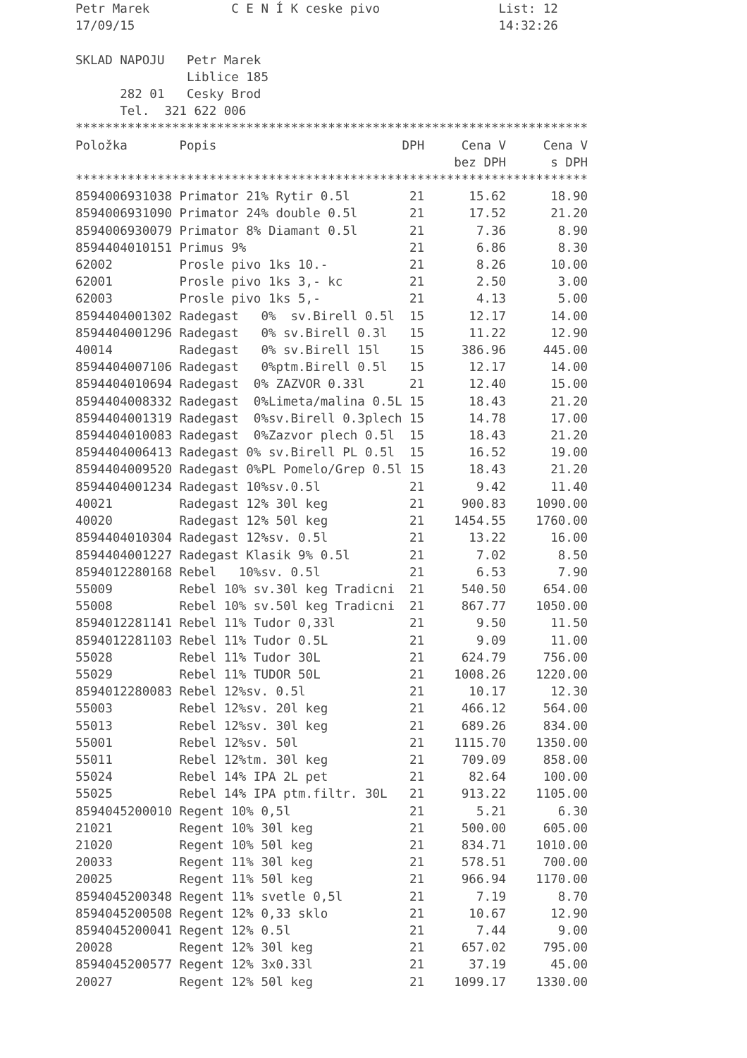Petr Marek           C E N Í K ceske pivo                List: 12
17/09/15                                                 14:32:26

SKLAD NAPOJU   Petr Marek
               Liblice 185
      282 01   Cesky Brod
      Tel.  321 622 006
*********************************************************************
| Položka | Popis | DPH | Cena V | Cena V |
| --- | --- | --- | --- | --- |
| | | | bez DPH | s DPH |
| ********************************************************************* | | | | |
| 8594006931038 | Primator 21% Rytir 0.5l | 21 | 15.62 | 18.90 |
| 8594006931090 | Primator 24% double 0.5l | 21 | 17.52 | 21.20 |
| 8594006930079 | Primator 8% Diamant 0.5l | 21 | 7.36 | 8.90 |
| 8594404010151 | Primus 9% | 21 | 6.86 | 8.30 |
| 62002 | Prosle pivo 1ks 10.- | 21 | 8.26 | 10.00 |
| 62001 | Prosle pivo 1ks 3,- kc | 21 | 2.50 | 3.00 |
| 62003 | Prosle pivo 1ks 5,- | 21 | 4.13 | 5.00 |
| 8594404001302 | Radegast 0% sv.Birell 0.5l | 15 | 12.17 | 14.00 |
| 8594404001296 | Radegast 0% sv.Birell 0.3l | 15 | 11.22 | 12.90 |
| 40014 | Radegast 0% sv.Birell 15l | 15 | 386.96 | 445.00 |
| 8594404007106 | Radegast 0%ptm.Birell 0.5l | 15 | 12.17 | 14.00 |
| 8594404010694 | Radegast 0% ZAZVOR 0.33l | 21 | 12.40 | 15.00 |
| 8594404008332 | Radegast 0%Limeta/malina 0.5L | 15 | 18.43 | 21.20 |
| 8594404001319 | Radegast 0%sv.Birell 0.3plech | 15 | 14.78 | 17.00 |
| 8594404010083 | Radegast 0%Zazvor plech 0.5l | 15 | 18.43 | 21.20 |
| 8594404006413 | Radegast 0% sv.Birell PL 0.5l | 15 | 16.52 | 19.00 |
| 8594404009520 | Radegast 0%PL Pomelo/Grep 0.5l | 15 | 18.43 | 21.20 |
| 8594404001234 | Radegast 10%sv.0.5l | 21 | 9.42 | 11.40 |
| 40021 | Radegast 12% 30l keg | 21 | 900.83 | 1090.00 |
| 40020 | Radegast 12% 50l keg | 21 | 1454.55 | 1760.00 |
| 8594404010304 | Radegast 12%sv. 0.5l | 21 | 13.22 | 16.00 |
| 8594404001227 | Radegast Klasik 9% 0.5l | 21 | 7.02 | 8.50 |
| 8594012280168 | Rebel 10%sv. 0.5l | 21 | 6.53 | 7.90 |
| 55009 | Rebel 10% sv.30l keg Tradicni | 21 | 540.50 | 654.00 |
| 55008 | Rebel 10% sv.50l keg Tradicni | 21 | 867.77 | 1050.00 |
| 8594012281141 | Rebel 11% Tudor 0,33l | 21 | 9.50 | 11.50 |
| 8594012281103 | Rebel 11% Tudor 0.5L | 21 | 9.09 | 11.00 |
| 55028 | Rebel 11% Tudor 30L | 21 | 624.79 | 756.00 |
| 55029 | Rebel 11% TUDOR 50L | 21 | 1008.26 | 1220.00 |
| 8594012280083 | Rebel 12%sv. 0.5l | 21 | 10.17 | 12.30 |
| 55003 | Rebel 12%sv. 20l keg | 21 | 466.12 | 564.00 |
| 55013 | Rebel 12%sv. 30l keg | 21 | 689.26 | 834.00 |
| 55001 | Rebel 12%sv. 50l | 21 | 1115.70 | 1350.00 |
| 55011 | Rebel 12%tm. 30l keg | 21 | 709.09 | 858.00 |
| 55024 | Rebel 14% IPA 2L pet | 21 | 82.64 | 100.00 |
| 55025 | Rebel 14% IPA ptm.filtr. 30L | 21 | 913.22 | 1105.00 |
| 8594045200010 | Regent 10% 0,5l | 21 | 5.21 | 6.30 |
| 21021 | Regent 10% 30l keg | 21 | 500.00 | 605.00 |
| 21020 | Regent 10% 50l keg | 21 | 834.71 | 1010.00 |
| 20033 | Regent 11% 30l keg | 21 | 578.51 | 700.00 |
| 20025 | Regent 11% 50l keg | 21 | 966.94 | 1170.00 |
| 8594045200348 | Regent 11% svetle 0,5l | 21 | 7.19 | 8.70 |
| 8594045200508 | Regent 12% 0,33 sklo | 21 | 10.67 | 12.90 |
| 8594045200041 | Regent 12% 0.5l | 21 | 7.44 | 9.00 |
| 20028 | Regent 12% 30l keg | 21 | 657.02 | 795.00 |
| 8594045200577 | Regent 12% 3x0.33l | 21 | 37.19 | 45.00 |
| 20027 | Regent 12% 50l keg | 21 | 1099.17 | 1330.00 |